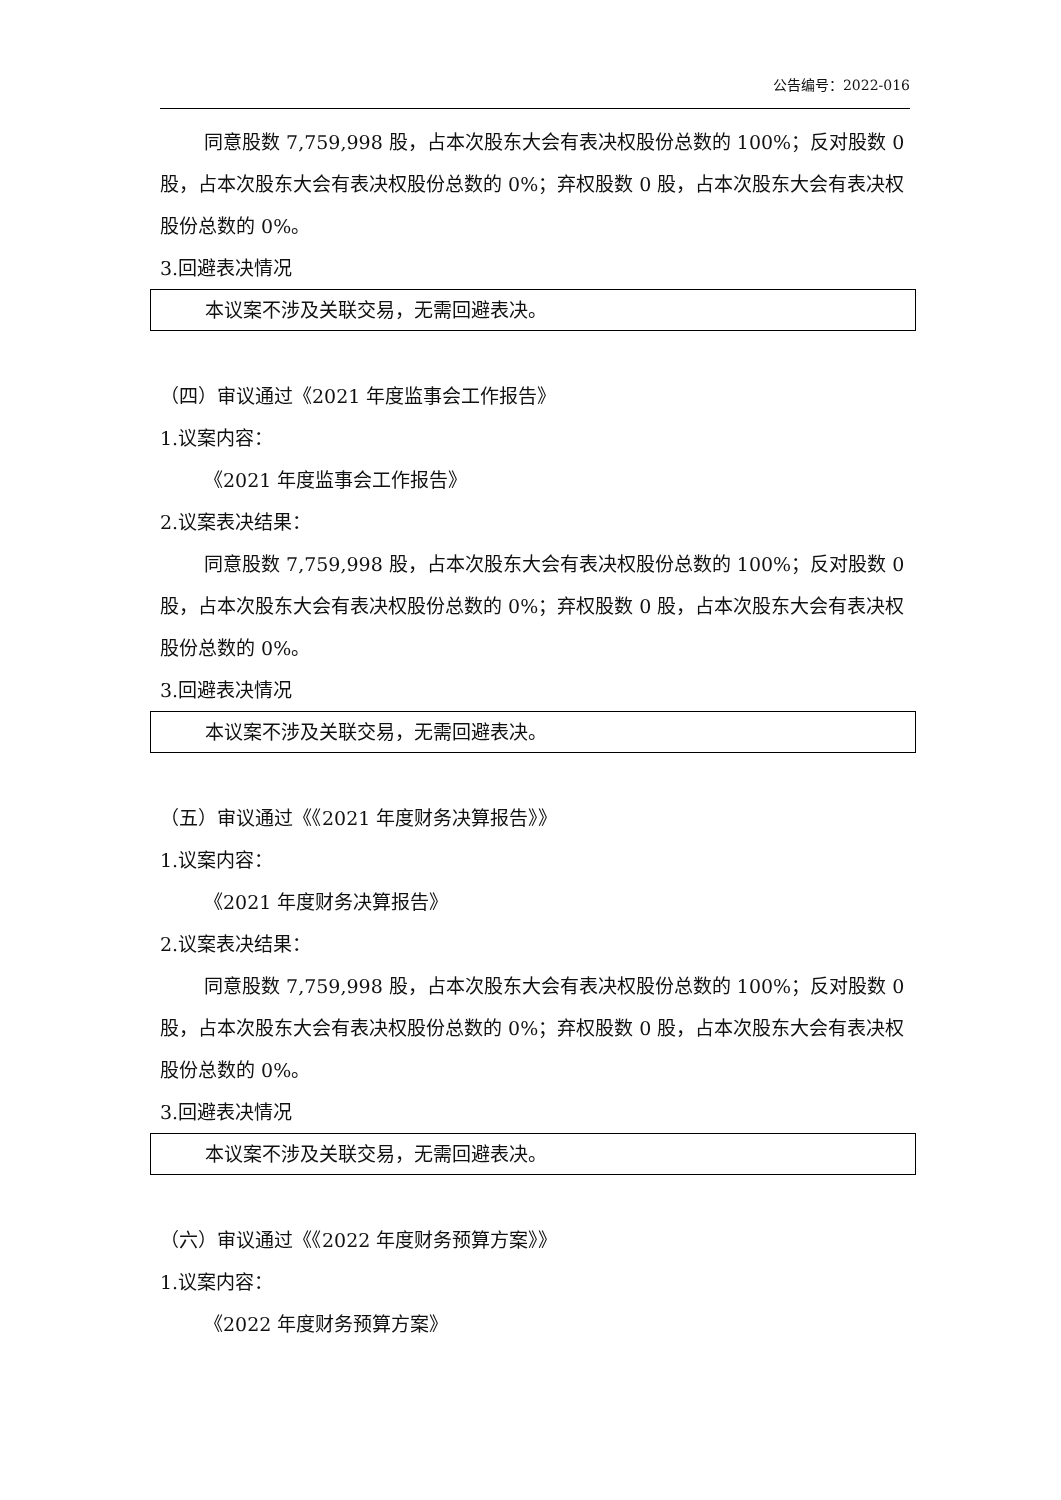公告编号：2022-016
同意股数 7,759,998 股，占本次股东大会有表决权股份总数的 100%；反对股数 0 股，占本次股东大会有表决权股份总数的 0%；弃权股数 0 股，占本次股东大会有表决权股份总数的 0%。
3.回避表决情况
本议案不涉及关联交易，无需回避表决。
（四）审议通过《2021 年度监事会工作报告》
1.议案内容：
《2021 年度监事会工作报告》
2.议案表决结果：
同意股数 7,759,998 股，占本次股东大会有表决权股份总数的 100%；反对股数 0 股，占本次股东大会有表决权股份总数的 0%；弃权股数 0 股，占本次股东大会有表决权股份总数的 0%。
3.回避表决情况
本议案不涉及关联交易，无需回避表决。
（五）审议通过《《2021 年度财务决算报告》》
1.议案内容：
《2021 年度财务决算报告》
2.议案表决结果：
同意股数 7,759,998 股，占本次股东大会有表决权股份总数的 100%；反对股数 0 股，占本次股东大会有表决权股份总数的 0%；弃权股数 0 股，占本次股东大会有表决权股份总数的 0%。
3.回避表决情况
本议案不涉及关联交易，无需回避表决。
（六）审议通过《《2022 年度财务预算方案》》
1.议案内容：
《2022 年度财务预算方案》